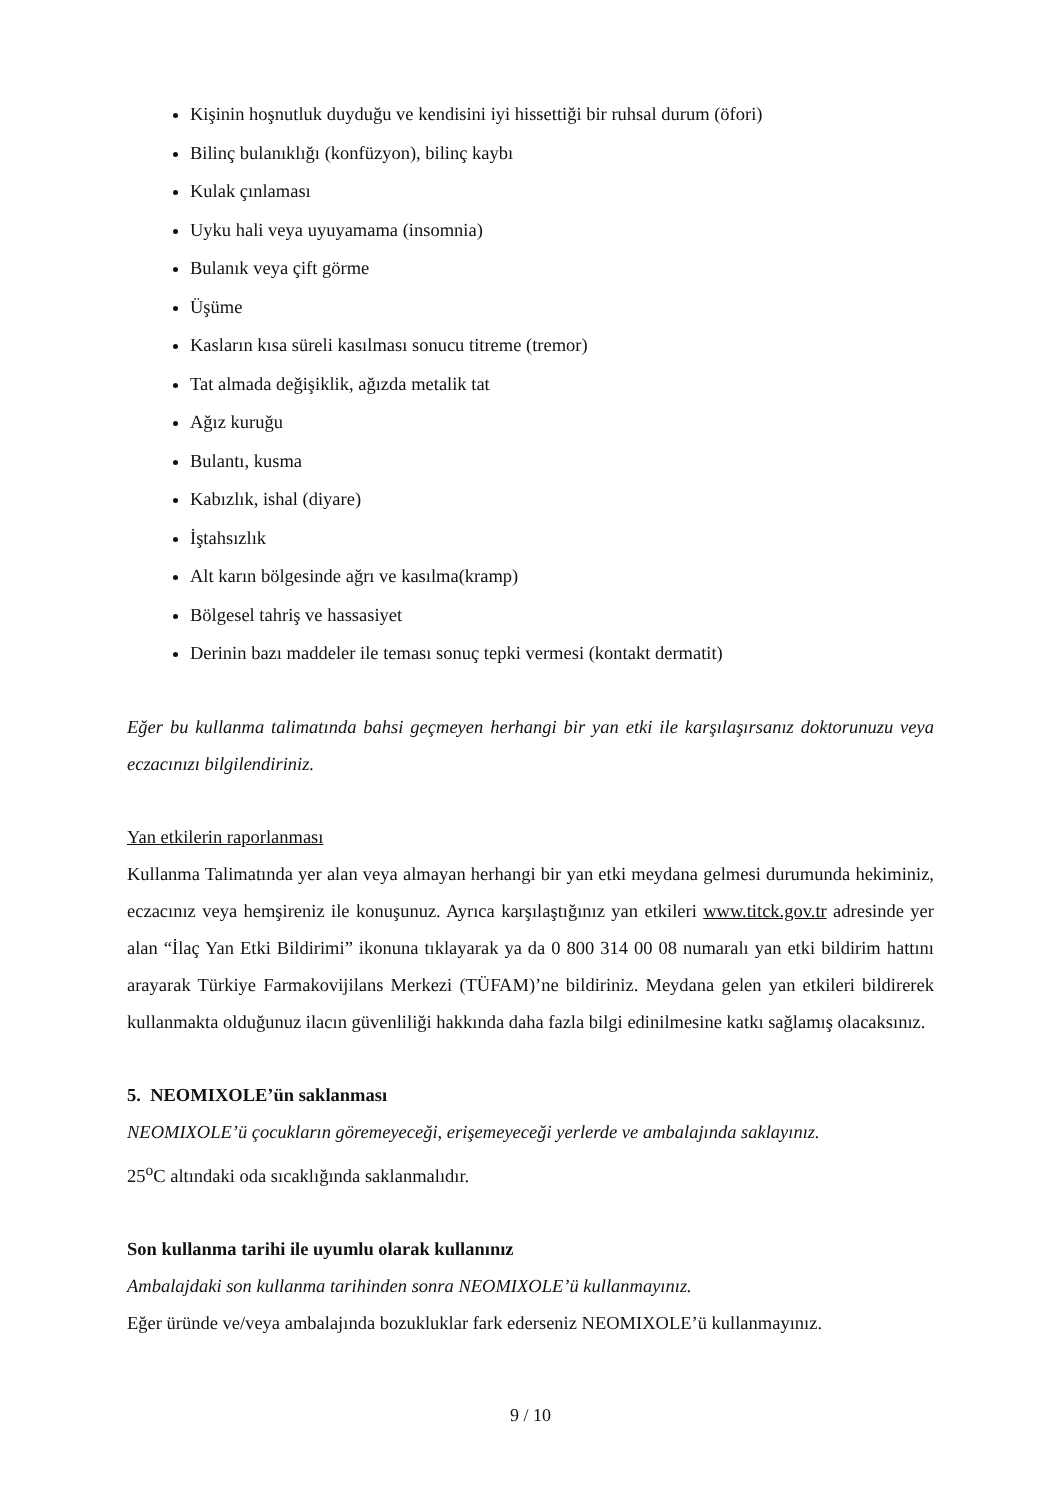Kişinin hoşnutluk duyduğu ve kendisini iyi hissettiği bir ruhsal durum (öfori)
Bilinç bulanıklığı (konfüzyon), bilinç kaybı
Kulak çınlaması
Uyku hali veya uyuyamama (insomnia)
Bulanık veya çift görme
Üşüme
Kasların kısa süreli kasılması sonucu titreme (tremor)
Tat almada değişiklik, ağızda metalik tat
Ağız kuruğu
Bulantı, kusma
Kabızlık, ishal (diyare)
İştahsızlık
Alt karın bölgesinde ağrı ve kasılma(kramp)
Bölgesel tahriş ve hassasiyet
Derinin bazı maddeler ile teması sonuç tepki vermesi (kontakt dermatit)
Eğer bu kullanma talimatında bahsi geçmeyen herhangi bir yan etki ile karşılaşırsanız doktorunuzu veya eczacınızı bilgilendiriniz.
Yan etkilerin raporlanması
Kullanma Talimatında yer alan veya almayan herhangi bir yan etki meydana gelmesi durumunda hekiminiz, eczacınız veya hemşireniz ile konuşunuz. Ayrıca karşılaştığınız yan etkileri www.titck.gov.tr adresinde yer alan “İlaç Yan Etki Bildirimi” ikonuna tıklayarak ya da 0 800 314 00 08 numaralı yan etki bildirim hattını arayarak Türkiye Farmakovijilans Merkezi (TÜFAM)’ne bildiriniz. Meydana gelen yan etkileri bildirerek kullanmakta olduğunuz ilacın güvenliliği hakkında daha fazla bilgi edinilmesine katkı sağlamış olacaksınız.
5. NEOMIXOLE’ün saklanması
NEOMIXOLE’ü çocukların göremeyeceği, erişemeyeceği yerlerde ve ambalajında saklayınız.
25<sup>o</sup>C altındaki oda sıcaklığında saklanmalıdır.
Son kullanma tarihi ile uyumlu olarak kullanınız
Ambalajdaki son kullanma tarihinden sonra NEOMIXOLE’ü kullanmayınız.
Eğer üründe ve/veya ambalajında bozukluklar fark ederseniz NEOMIXOLE’ü kullanmayınız.
9 / 10